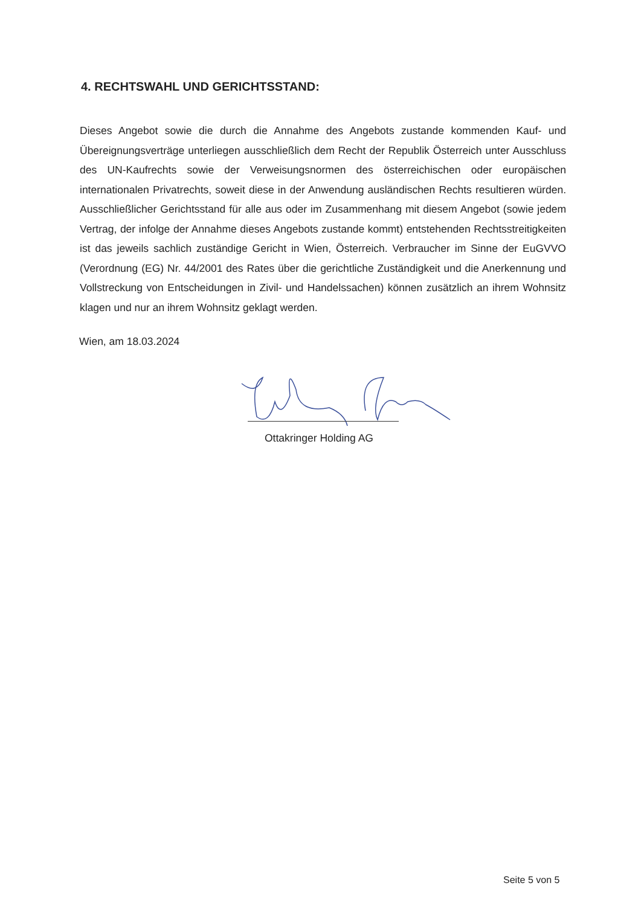4. RECHTSWAHL UND GERICHTSSTAND:
Dieses Angebot sowie die durch die Annahme des Angebots zustande kommenden Kauf- und Übereignungsverträge unterliegen ausschließlich dem Recht der Republik Österreich unter Ausschluss des UN-Kaufrechts sowie der Verweisungsnormen des österreichischen oder europäischen internationalen Privatrechts, soweit diese in der Anwendung ausländischen Rechts resultieren würden. Ausschließlicher Gerichtsstand für alle aus oder im Zusammenhang mit diesem Angebot (sowie jedem Vertrag, der infolge der Annahme dieses Angebots zustande kommt) entstehenden Rechtsstreitigkeiten ist das jeweils sachlich zuständige Gericht in Wien, Österreich. Verbraucher im Sinne der EuGVVO (Verordnung (EG) Nr. 44/2001 des Rates über die gerichtliche Zuständigkeit und die Anerkennung und Vollstreckung von Entscheidungen in Zivil- und Handelssachen) können zusätzlich an ihrem Wohnsitz klagen und nur an ihrem Wohnsitz geklagt werden.
Wien, am 18.03.2024
Ottakringer Holding AG
Seite 5 von 5